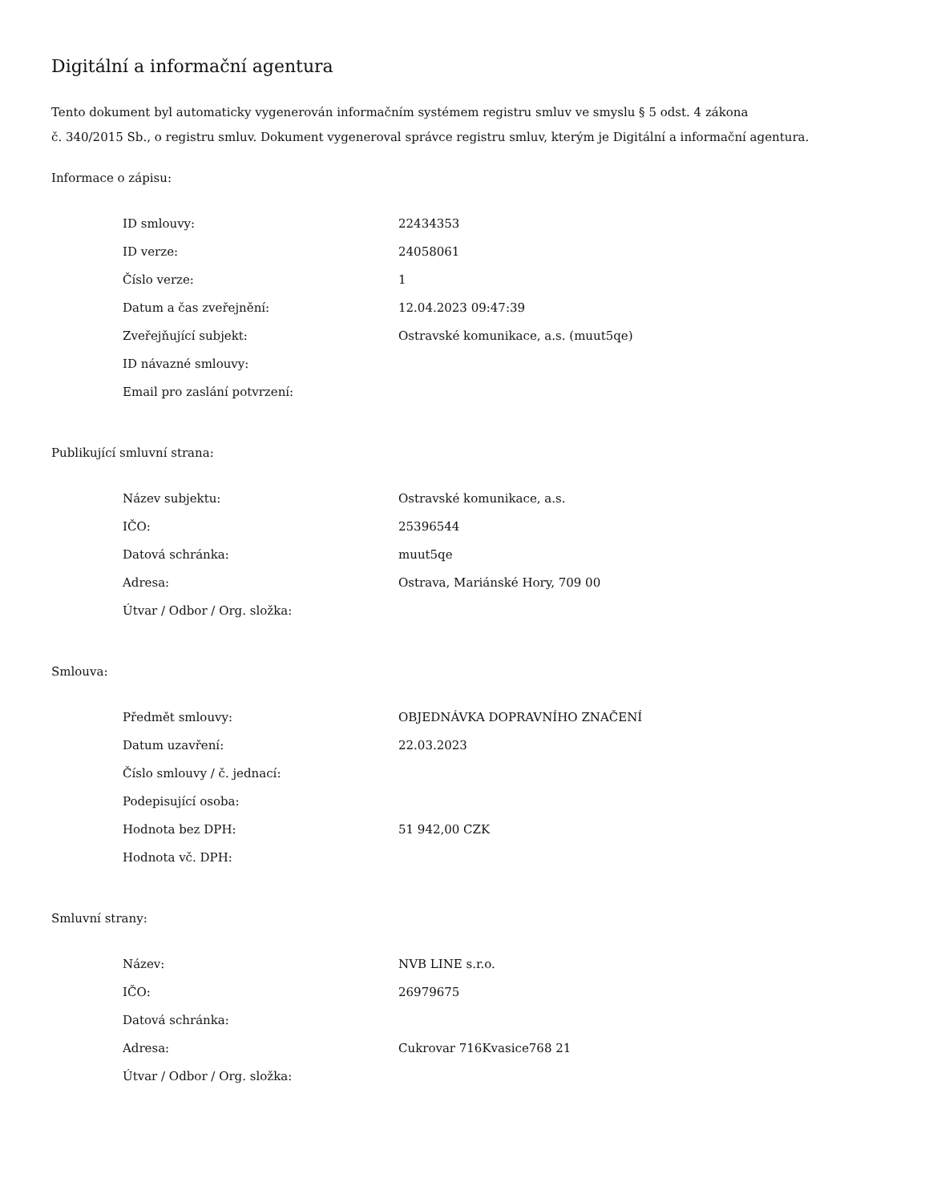Digitální a informační agentura
Tento dokument byl automaticky vygenerován informačním systémem registru smluv ve smyslu § 5 odst. 4 zákona
č. 340/2015 Sb., o registru smluv. Dokument vygeneroval správce registru smluv, kterým je Digitální a informační agentura.
Informace o zápisu:
| ID smlouvy: | 22434353 |
| ID verze: | 24058061 |
| Číslo verze: | 1 |
| Datum a čas zveřejnění: | 12.04.2023 09:47:39 |
| Zveřejňující subjekt: | Ostravské komunikace, a.s. (muut5qe) |
| ID návazné smlouvy: | |
| Email pro zaslání potvrzení: | |
Publikující smluvní strana:
| Název subjektu: | Ostravské komunikace, a.s. |
| IČO: | 25396544 |
| Datová schránka: | muut5qe |
| Adresa: | Ostrava, Mariánské Hory, 709 00 |
| Útvar / Odbor / Org. složka: | |
Smlouva:
| Předmět smlouvy: | OBJEDNÁVKA DOPRAVNÍHO ZNAČENÍ |
| Datum uzavření: | 22.03.2023 |
| Číslo smlouvy / č. jednací: | |
| Podepisující osoba: | |
| Hodnota bez DPH: | 51 942,00 CZK |
| Hodnota vč. DPH: | |
Smluvní strany:
| Název: | NVB LINE s.r.o. |
| IČO: | 26979675 |
| Datová schránka: | |
| Adresa: | Cukrovar 716Kvasice768 21 |
| Útvar / Odbor / Org. složka: | |